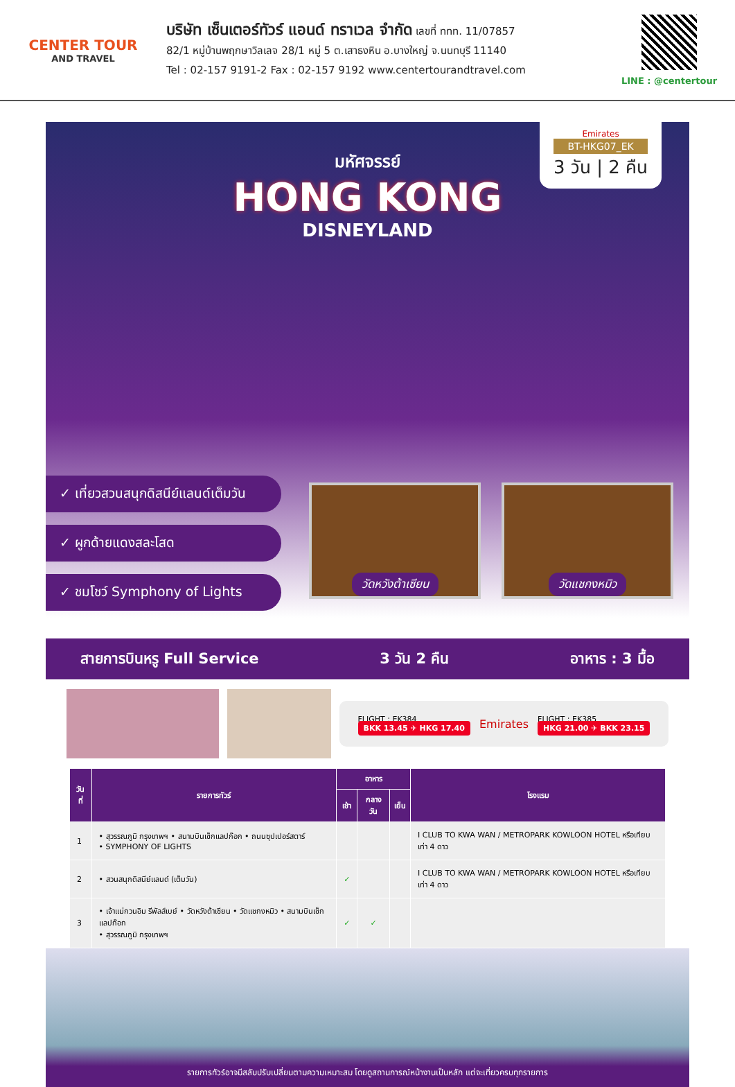CENTER TOUR
AND TRAVEL
บริษัท เซ็นเตอร์ทัวร์ แอนด์ ทราเวล จำกัด เลขที่ ททท. 11/07857
82/1 หมู่บ้านพฤกษาวิลเลจ 28/1 หมู่ 5 ต.เสาธงหิน อ.บางใหญ่ จ.นนทบุรี 11140
Tel : 02-157 9191-2 Fax : 02-157 9192 www.centertourandtravel.com
LINE : @centertour
มหัศจรรย์
HONG KONG
DISNEYLAND
Emirates
BT-HKG07_EK
3 วัน | 2 คืน
✓ เที่ยวสวนสนุกดิสนีย์แลนด์เต็มวัน
✓ ผูกด้ายแดงสละโสด
✓ ชมโชว์ Symphony of Lights
วัดหวังต้าเซียน วัดแชกงหมิว
สายการบินหรู Full Service 3 วัน 2 คืน อาหาร : 3 มื้อ
FLIGHT : EK384
BKK 13.45 ✈ HKG 17.40
Emirates
FLIGHT : EK385
HKG 21.00 ✈ BKK 23.15
| วันที่ | รายการทัวร์ | อาหาร | | | โรงแรม |
| --- | --- | --- | --- | --- | --- |
| | | เช้า | กลางวัน | เย็น | |
| 1 | • สุวรรณภูมิ กรุงเทพฯ • สนามบินเช็กแลปก๊อก • ถนนซุปเปอร์สตาร์ • SYMPHONY OF LIGHTS | | | | I CLUB TO KWA WAN / METROPARK KOWLOON HOTEL หรือเทียบเท่า 4 ดาว |
| 2 | • สวนสนุกดิสนีย์แลนด์ (เต็มวัน) | ✓ | | | I CLUB TO KWA WAN / METROPARK KOWLOON HOTEL หรือเทียบเท่า 4 ดาว |
| 3 | • เจ้าแม่กวนอิม รีพัลส์เบย์ • วัดหวังต้าเซียน • วัดแชกงหมิว • สนามบินเช็กแลปก๊อก • สุวรรณภูมิ กรุงเทพฯ | ✓ | ✓ | | |
รายการทัวร์อาจมีสลับปรับเปลี่ยนตามความเหมาะสม โดยดูสถานการณ์หน้างานเป็นหลัก แต่จะเที่ยวครบทุกรายการ